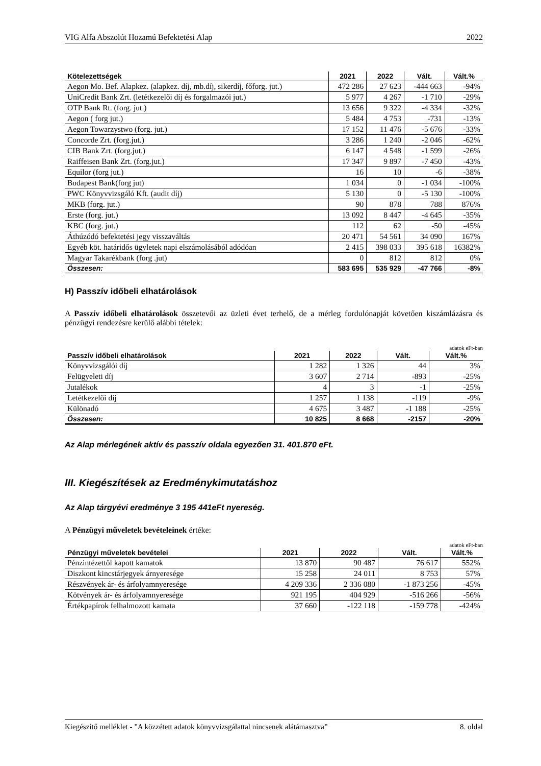VIG Alfa Abszolút Hozamú Befektetési Alap 2022
| Kötelezettségek | 2021 | 2022 | Vált. | Vált.% |
| --- | --- | --- | --- | --- |
| Aegon Mo. Bef. Alapkez. (alapkez. díj, mb.díj, sikerdíj, főforg. jut.) | 472 286 | 27 623 | -444 663 | -94% |
| UniCredit Bank Zrt. (letétkezelői díj és forgalmazói jut.) | 5 977 | 4 267 | -1 710 | -29% |
| OTP Bank Rt. (forg. jut.) | 13 656 | 9 322 | -4 334 | -32% |
| Aegon ( forg jut.) | 5 484 | 4 753 | -731 | -13% |
| Aegon Towarzystwo (forg. jut.) | 17 152 | 11 476 | -5 676 | -33% |
| Concorde Zrt. (forg.jut.) | 3 286 | 1 240 | -2 046 | -62% |
| CIB Bank Zrt. (forg.jut.) | 6 147 | 4 548 | -1 599 | -26% |
| Raiffeisen Bank Zrt. (forg.jut.) | 17 347 | 9 897 | -7 450 | -43% |
| Equilor (forg jut.) | 16 | 10 | -6 | -38% |
| Budapest Bank(forg jut) | 1 034 | 0 | -1 034 | -100% |
| PWC Könyvvizsgáló Kft. (audit díj) | 5 130 | 0 | -5 130 | -100% |
| MKB (forg. jut.) | 90 | 878 | 788 | 876% |
| Erste (forg. jut.) | 13 092 | 8 447 | -4 645 | -35% |
| KBC (forg. jut.) | 112 | 62 | -50 | -45% |
| Áthúzódó befektetési jegy visszaváltás | 20 471 | 54 561 | 34 090 | 167% |
| Egyéb köt. határidős ügyletek napi elszámolásából adódóan | 2 415 | 398 033 | 395 618 | 16382% |
| Magyar Takarékbank (forg .jut) | 0 | 812 | 812 | 0% |
| Összesen: | 583 695 | 535 929 | -47 766 | -8% |
H) Passzív időbeli elhatárolások
A Passzív időbeli elhatárolások összetevői az üzleti évet terhelő, de a mérleg fordulónapját követően kiszámlázásra és pénzügyi rendezésre kerülő alábbi tételek:
adatok eFt-ban
| Passzív időbeli elhatárolások | 2021 | 2022 | Vált. | Vált.% |
| --- | --- | --- | --- | --- |
| Könyvvizsgálói díj | 1 282 | 1 326 | 44 | 3% |
| Felügyeleti díj | 3 607 | 2 714 | -893 | -25% |
| Jutalékok | 4 | 3 | -1 | -25% |
| Letétkezelői díj | 1 257 | 1 138 | -119 | -9% |
| Különadó | 4 675 | 3 487 | -1 188 | -25% |
| Összesen: | 10 825 | 8 668 | -2157 | -20% |
Az Alap mérlegének aktív és passzív oldala egyezően 31. 401.870 eFt.
III. Kiegészítések az Eredménykimutatáshoz
Az Alap tárgyévi eredménye 3 195 441eFt nyereség.
A Pénzügyi műveletek bevételeinek értéke:
adatok eFt-ban
| Pénzügyi műveletek bevételei | 2021 | 2022 | Vált. | Vált.% |
| --- | --- | --- | --- | --- |
| Pénzintézettől kapott kamatok | 13 870 | 90 487 | 76 617 | 552% |
| Diszkont kincstárjegyek árnyeresége | 15 258 | 24 011 | 8 753 | 57% |
| Részvények ár- és árfolyamnyeresége | 4 209 336 | 2 336 080 | -1 873 256 | -45% |
| Kötvények ár- és árfolyamnyeresége | 921 195 | 404 929 | -516 266 | -56% |
| Értékpapírok felhalmozott kamata | 37 660 | -122 118 | -159 778 | -424% |
Kiegészítő melléklet - ”A közzétett adatok könyvvizsgálattal nincsenek alátámasztva” 8. oldal